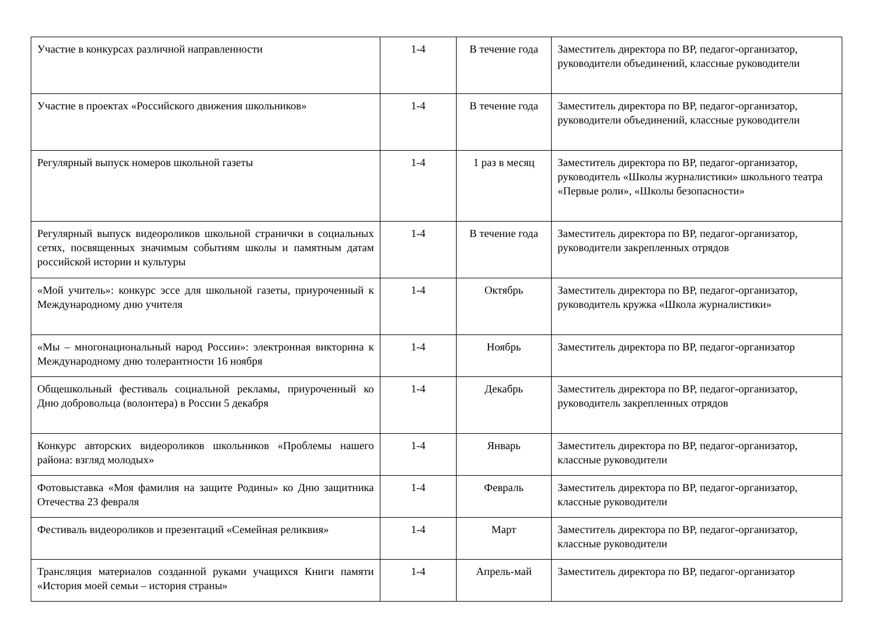| Участие в конкурсах различной направленности | 1-4 | В течение года | Заместитель директора по ВР, педагог-организатор, руководители объединений, классные руководители |
| Участие в проектах «Российского движения школьников» | 1-4 | В течение года | Заместитель директора по ВР, педагог-организатор, руководители объединений, классные руководители |
| Регулярный выпуск номеров школьной газеты | 1-4 | 1 раз в месяц | Заместитель директора по ВР, педагог-организатор, руководитель «Школы журналистики» школьного театра «Первые роли», «Школы безопасности» |
| Регулярный выпуск видеороликов школьной странички в социальных сетях, посвященных значимым событиям школы и памятным датам российской истории и культуры | 1-4 | В течение года | Заместитель директора по ВР, педагог-организатор, руководители закрепленных отрядов |
| «Мой учитель»: конкурс эссе для школьной газеты, приуроченный к Международному дню учителя | 1-4 | Октябрь | Заместитель директора по ВР, педагог-организатор, руководитель кружка «Школа журналистики» |
| «Мы – многонациональный народ России»: электронная викторина к Международному дню толерантности 16 ноября | 1-4 | Ноябрь | Заместитель директора по ВР, педагог-организатор |
| Общешкольный фестиваль социальной рекламы, приуроченный ко Дню добровольца (волонтера) в России 5 декабря | 1-4 | Декабрь | Заместитель директора по ВР, педагог-организатор, руководитель закрепленных отрядов |
| Конкурс авторских видеороликов школьников «Проблемы нашего района: взгляд молодых» | 1-4 | Январь | Заместитель директора по ВР, педагог-организатор, классные руководители |
| Фотовыставка «Моя фамилия на защите Родины» ко Дню защитника Отечества 23 февраля | 1-4 | Февраль | Заместитель директора по ВР, педагог-организатор, классные руководители |
| Фестиваль видеороликов и презентаций «Семейная реликвия» | 1-4 | Март | Заместитель директора по ВР, педагог-организатор, классные руководители |
| Трансляция материалов созданной руками учащихся Книги памяти «История моей семьи – история страны» | 1-4 | Апрель-май | Заместитель директора по ВР, педагог-организатор |